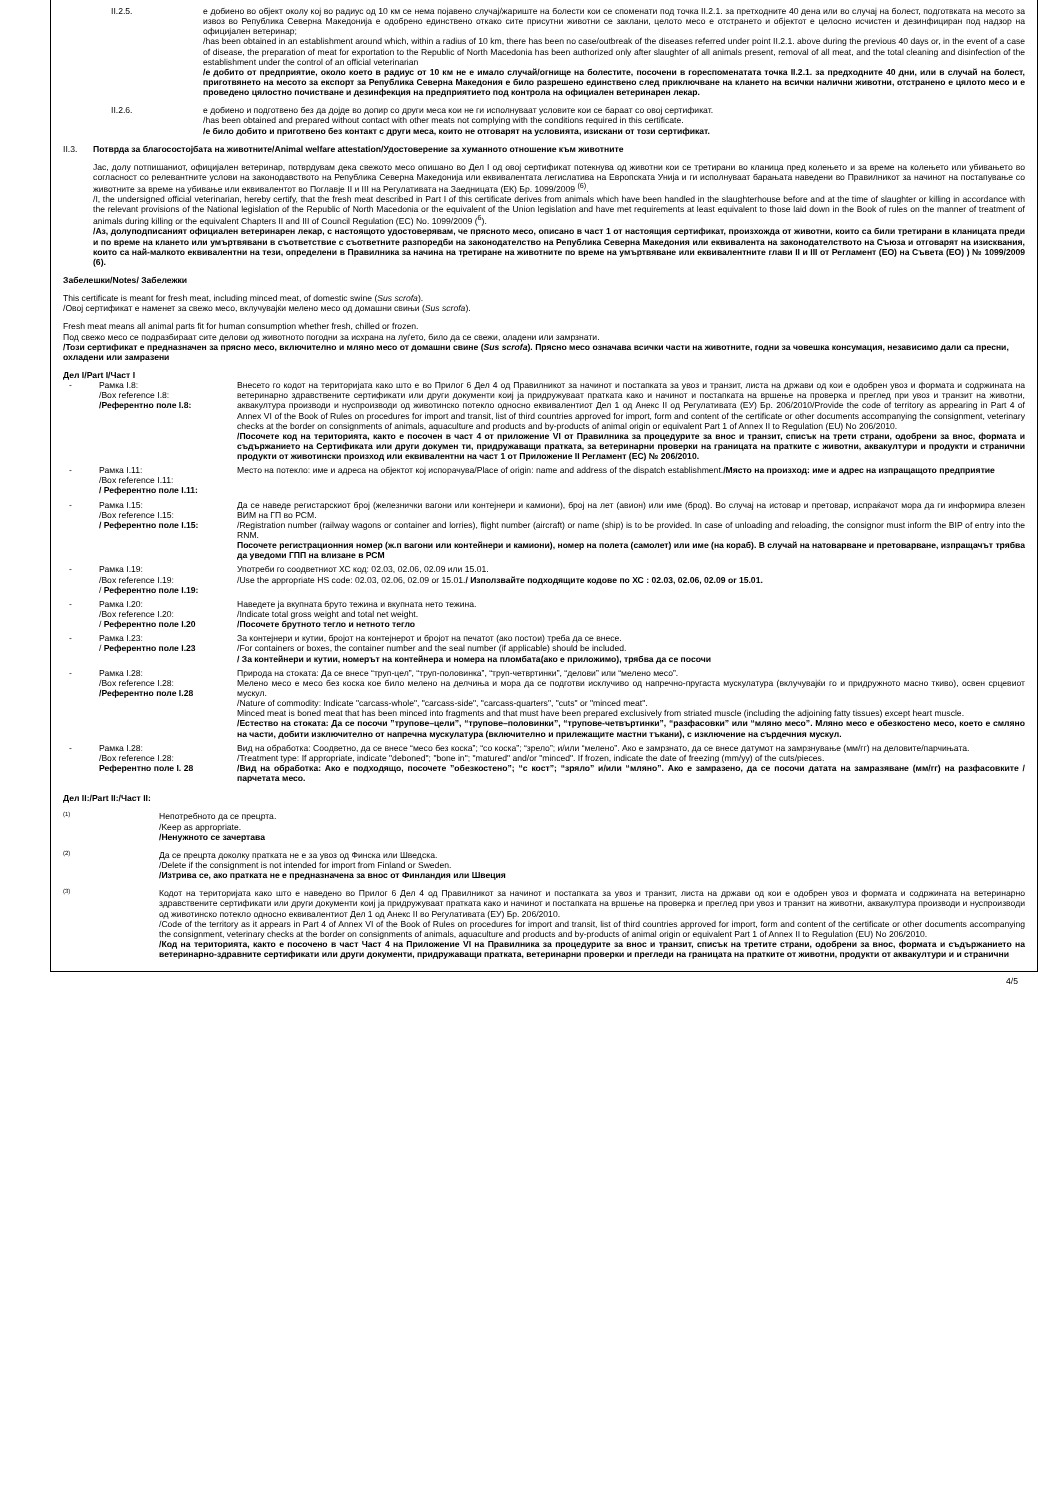II.2.5. е добиено во објект околу кој во радиус од 10 км се нема појавено случај/жариште на болести кои се споменати под точка II.2.1. за претходните 40 дена или во случај на болест, подготвката на месото за извоз во Република Северна Македонија е одобрено единствено откако сите присутни животни се заклани, целото месо е отстрането и објектот е целосно исчистен и дезинфициран под надзор на официјален ветеринар;
/has been obtained in an establishment around which, within a radius of 10 km, there has been no case/outbreak of the diseases referred under point II.2.1. above during the previous 40 days or, in the event of a case of disease, the preparation of meat for exportation to the Republic of North Macedonia has been authorized only after slaughter of all animals present, removal of all meat, and the total cleaning and disinfection of the establishment under the control of an official veterinarian
/е добито от предприятие, около което в радиус от 10 км не е имало случай/огнище на болестите, посочени в гореспоменатата точка II.2.1. за предходните 40 дни, или в случай на болест, приготвянето на месото за експорт за Република Северна Македония е било разрешено единствено след приключване на клането на всички налични животни, отстранено е цялото месо и е проведено цялостно почистване и дезинфекция на предприятието под контрола на официален ветеринарен лекар.
II.2.6. е добиено и подготвено без да дојде во допир со други меса кои не ги исполнуваат условите кои се бараат со овој сертификат.
/has been obtained and prepared without contact with other meats not complying with the conditions required in this certificate.
/е било добито и приготвено без контакт с други меса, които не отговарят на условията, изискани от този сертификат.
II.3. Потврда за благосостојбата на животните/Animal welfare attestation/Удостоверение за хуманното отношение към животните
Јас, долу потпишаниот, официјален ветеринар, потврдувам дека свежото месо опишано во Дел I од овој сертификат потекнува од животни кои се третирани во кланица пред колењето и за време на колењето или убивањето во согласност со релевантните услови на законодавството на Република Северна Македонија или еквивалентата легислатива на Европската Унија и ги исполнуваат барањата наведени во Правилникот за начинот на постапување со животните за време на убивање или еквивалентот во Поглавје II и III на Регулативата на Заедницата (ЕК) Бр. 1099/2009 <sup>(6)</sup>.
/I, the undersigned official veterinarian, hereby certify, that the fresh meat described in Part I of this certificate derives from animals which have been handled in the slaughterhouse before and at the time of slaughter or killing in accordance with the relevant provisions of the National legislation of the Republic of North Macedonia or the equivalent of the Union legislation and have met requirements at least equivalent to those laid down in the Book of rules on the manner of treatment of animals during killing or the equivalent Chapters II and III of Council Regulation (EC) No. 1099/2009 (<sup>6</sup>).
/Аз, долуподписаният официален ветеринарен лекар, с настоящото удостоверявам, че прясното месо, описано в част 1 от настоящия сертификат, произхожда от животни, които са били третирани в кланицата преди и по време на клането или умъртвявани в съответствие с съответните разпоредби на законодателство на Република Северна Македония или еквивалента на законодателството на Съюза и отговарят на изисквания, които са най-малкото еквивалентни на тези, определени в Правилника за начина на третиране на животните по време на умъртвяване или еквивалентните глави II и III от Регламент (ЕО) на Съвета (ЕО) ) № 1099/2009 (6).
Забелешки/Notes/ Забележки
This certificate is meant for fresh meat, including minced meat, of domestic swine (Sus scrofa).
/Овој сертификат е наменет за свежо месо, вклучувајќи мелено месо од домашни свињи (Sus scrofa).
Fresh meat means all animal parts fit for human consumption whether fresh, chilled or frozen.
Под свежо месо се подразбираат сите делови од животното погодни за исхрана на луѓето, било да се свежи, оладени или замрзнати.
/Този сертификат е предназначен за прясно месо, включително и мляно месо от домашни свине (Sus scrofa). Прясно месо означава всички части на животните, годни за човешка консумация, независимо дали са пресни, охладени или замразени
Дел I/Part I/Част I
- Рамка I.8:
/Box reference I.8:
/Референтно поле I.8:
Внесето го кодот на територијата како што е во Прилог 6 Дел 4 од Правилникот за начинот и постапката за увоз и транзит, листа на држави од кои е одобрен увоз и формата и содржината на ветеринарно здравствените сертификати или други документи коиј ја придружуваат пратката како и начинот и постапката на вршење на проверка и преглед при увоз и транзит на животни, аквакултура производи и нуспроизводи од животинско потекло односно еквивалентиот Дел 1 од Анекс II од Регулативата (ЕУ) Бр. 206/2010/Provide the code of territory as appearing in Part 4 of Annex VI of the Book of Rules on procedures for import and transit, list of third countries approved for import, form and content of the certificate or other documents accompanying the consignment, veterinary checks at the border on consignments of animals, aquaculture and products and by-products of animal origin or equivalent Part 1 of Annex II to Regulation (EU) No 206/2010.
/Посочете код на територията, както е посочен в част 4 от приложение VI от Правилника за процедурите за внос и транзит, списък на трети страни, одобрени за внос, формата и съдържанието на Сертификата или други докумен ти, придружаващи пратката, за ветеринарни проверки на границата на пратките с животни, аквакултури и продукти и странични продукти от животински произход или еквивалентни на част 1 от Приложение II Регламент (ЕС) № 206/2010.
- Рамка I.11:
/Box reference I.11:
/ Референтно поле I.11:
Место на потекло: име и адреса на објектот кој испорачува/Place of origin: name and address of the dispatch establishment./Място на произход: име и адрес на изпращащото предприятие
- Рамка I.15:
/Box reference I.15:
/ Референтно поле I.15:
Да се наведе регистарскиот број (железнички вагони или контејнери и камиони), број на лет (авион) или име (брод). Во случај на истовар и претовар, испраќачот мора да ги информира влезен ВИМ на ГП во РСМ.
/Registration number (railway wagons or container and lorries), flight number (aircraft) or name (ship) is to be provided. In case of unloading and reloading, the consignor must inform the BIP of entry into the RNM.
Посочете регистрационния номер (ж.п вагони или контейнери и камиони), номер на полета (самолет) или име (на кораб). В случай на натоварване и претоварване, изпращачът трябва да уведоми ГПП на влизане в РСМ
- Рамка I.19:
/Box reference I.19:
/ Референтно поле I.19:
Употреби го соодветниот ХС код: 02.03, 02.06, 02.09 или 15.01.
/Use the appropriate HS code: 02.03, 02.06, 02.09 or 15.01./ Използвайте подходящите кодове по ХС : 02.03, 02.06, 02.09 or 15.01.
- Рамка I.20:
/Box reference I.20:
/ Референтно поле I.20
Наведете ја вкупната бруто тежина и вкупната нето тежина.
/Indicate total gross weight and total net weight.
/Посочете брутното тегло и нетното тегло
- Рамка I.23:
/ Референтно поле I.23
За контејнери и кутии, бројот на контејнерот и бројот на печатот (ако постои) треба да се внесе.
/For containers or boxes, the container number and the seal number (if applicable) should be included.
/ За контейнери и кутии, номерът на контейнера и номера на пломбата(ако е приложимо), трябва да се посочи
- Рамка I.28:
/Box reference I.28:
/Референтно поле I.28
Природа на стоката: Да се внесе “труп-цел”, “труп-половинка”, “труп-четвртинки”, “делови” или “мелено месо”.
Мелено месо е месо без коска кое било мелено на делчиња и мора да се подготви исклучиво од напречно-пругаста мускулатура (вклучувајќи го и придружното масно ткиво), освен срцевиот мускул.
/Nature of commodity: Indicate "carcass-whole", "carcass-side", "carcass-quarters", "cuts" or "minced meat".
Minced meat is boned meat that has been minced into fragments and that must have been prepared exclusively from striated muscle (including the adjoining fatty tissues) except heart muscle.
/Естество на стоката: Да се посочи ”трупове–цели”, “трупове–половинки”, “трупове-четвъртинки”, “разфасовки” или “мляно месо”. Мляно месо е обезкостено месо, което е смляно на части, добити изключително от напречна мускулатура (включително и прилежащите мастни тъкани), с изключение на сърдечния мускул.
- Рамка I.28:
/Box reference I.28:
Референтно поле I. 28
Вид на обработка: Соодветно, да се внесе “месо без коска”; “со коска”; “зрело”; и/или “мелено”. Ако е замрзнато, да се внесе датумот на замрзнување (мм/гг) на деловите/парчињата.
/Treatment type: If appropriate, indicate "deboned"; "bone in"; "matured" and/or "minced". If frozen, indicate the date of freezing (mm/yy) of the cuts/pieces.
/Вид на обработка: Ако е подходящо, посочете ”обезкостено”; “с кост”; “зряло” и/или “мляно”. Ако е замразено, да се посочи датата на замразяване (мм/гг) на разфасовките /парчетата месо.
Дел II:/Part II:/Част II:
(1)
Непотребното да се прецрта.
/Keep as appropriate.
/Ненужното се зачертава
(2)
Да се прецрта доколку пратката не е за увоз од Финска или Шведска.
/Delete if the consignment is not intended for import from Finland or Sweden.
/Изтрива се, ако пратката не е предназначена за внос от Финландия или Швеция
(3)
Кодот на територијата како што е наведено во Прилог 6 Дел 4 од Правилникот за начинот и постапката за увоз и транзит, листа на држави од кои е одобрен увоз и формата и содржината на ветеринарно здравствените сертификати или други документи коиј ја придружуваат пратката како и начинот и постапката на вршење на проверка и преглед при увоз и транзит на животни, аквакултура производи и нуспроизводи од животинско потекло односно еквивалентиот Дел 1 од Анекс II во Регулативата (ЕУ) Бр. 206/2010.
/Code of the territory as it appears in Part 4 of Annex VI of the Book of Rules on procedures for import and transit, list of third countries approved for import, form and content of the certificate or other documents accompanying the consignment, veterinary checks at the border on consignments of animals, aquaculture and products and by-products of animal origin or equivalent Part 1 of Annex II to Regulation (EU) No 206/2010.
/Код на територията, както е посочено в част Част 4 на Приложение VI на Правилника за процедурите за внос и транзит, списък на третите страни, одобрени за внос, формата и съдържанието на ветеринарно-здравните сертификати или други документи, придружаващи пратката, ветеринарни проверки и прегледи на границата на пратките от животни, продукти от аквакултури и и странични
4/5